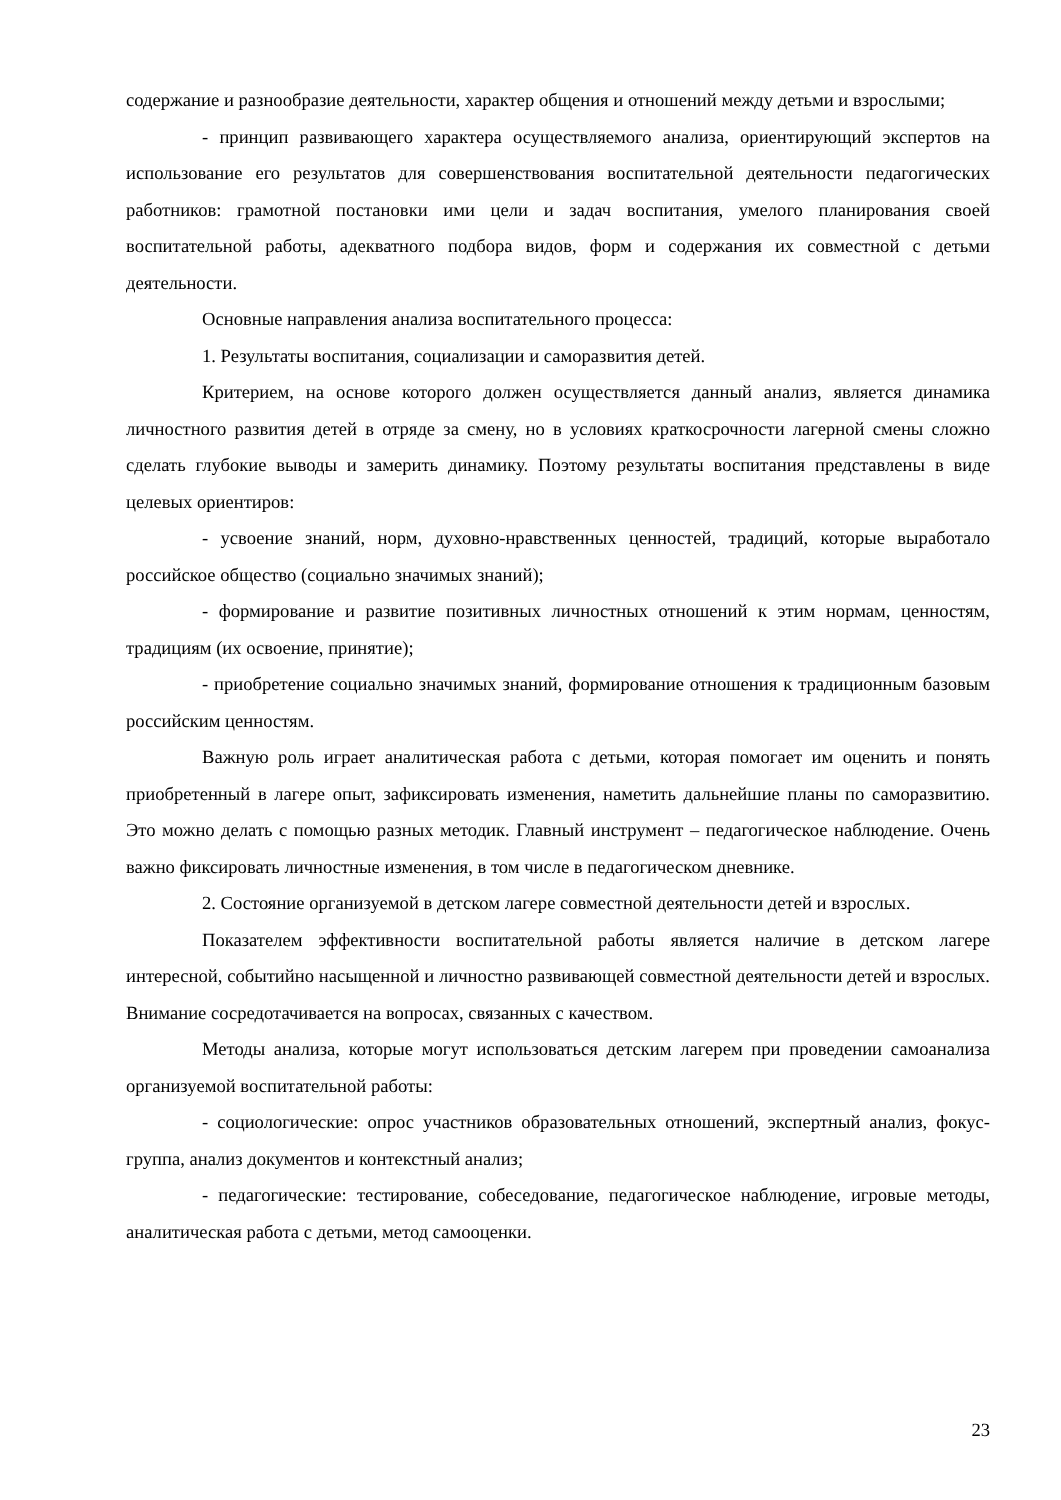содержание и разнообразие деятельности, характер общения и отношений между детьми и взрослыми;
- принцип развивающего характера осуществляемого анализа, ориентирующий экспертов на использование его результатов для совершенствования воспитательной деятельности педагогических работников: грамотной постановки ими цели и задач воспитания, умелого планирования своей воспитательной работы, адекватного подбора видов, форм и содержания их совместной с детьми деятельности.
Основные направления анализа воспитательного процесса:
1. Результаты воспитания, социализации и саморазвития детей.
Критерием, на основе которого должен осуществляется данный анализ, является динамика личностного развития детей в отряде за смену, но в условиях краткосрочности лагерной смены сложно сделать глубокие выводы и замерить динамику. Поэтому результаты воспитания представлены в виде целевых ориентиров:
- усвоение знаний, норм, духовно-нравственных ценностей, традиций, которые выработало российское общество (социально значимых знаний);
- формирование и развитие позитивных личностных отношений к этим нормам, ценностям, традициям (их освоение, принятие);
- приобретение социально значимых знаний, формирование отношения к традиционным базовым российским ценностям.
Важную роль играет аналитическая работа с детьми, которая помогает им оценить и понять приобретенный в лагере опыт, зафиксировать изменения, наметить дальнейшие планы по саморазвитию. Это можно делать с помощью разных методик. Главный инструмент – педагогическое наблюдение. Очень важно фиксировать личностные изменения, в том числе в педагогическом дневнике.
2. Состояние организуемой в детском лагере совместной деятельности детей и взрослых.
Показателем эффективности воспитательной работы является наличие в детском лагере интересной, событийно насыщенной и личностно развивающей совместной деятельности детей и взрослых. Внимание сосредотачивается на вопросах, связанных с качеством.
Методы анализа, которые могут использоваться детским лагерем при проведении самоанализа организуемой воспитательной работы:
- социологические: опрос участников образовательных отношений, экспертный анализ, фокус-группа, анализ документов и контекстный анализ;
- педагогические: тестирование, собеседование, педагогическое наблюдение, игровые методы, аналитическая работа с детьми, метод самооценки.
23